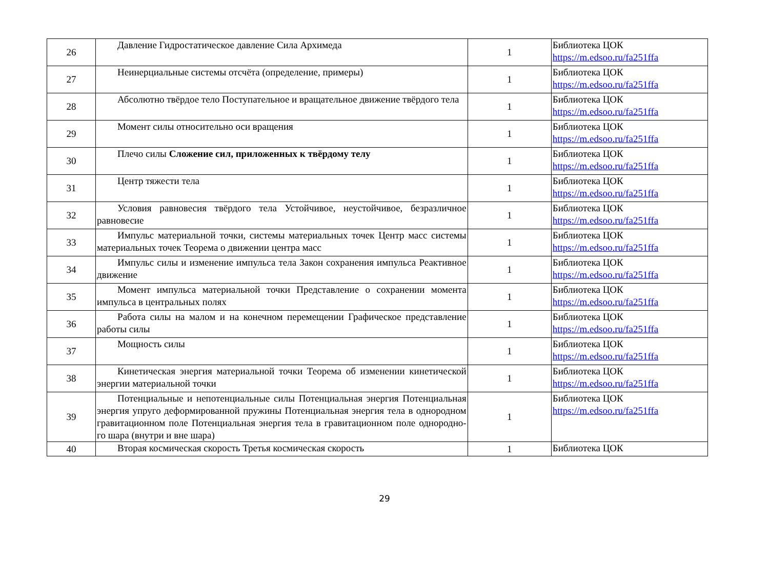| 26 | Давление Гидростатическое давление Сила Архимеда | 1 | Библиотека ЦОК https://m.edsoo.ru/fa251ffa |
| 27 | Неинерциальные системы отсчёта (определение, примеры) | 1 | Библиотека ЦОК https://m.edsoo.ru/fa251ffa |
| 28 | Абсолютно твёрдое тело Поступательное и вращательное движение твёрдого тела | 1 | Библиотека ЦОК https://m.edsoo.ru/fa251ffa |
| 29 | Момент силы относительно оси вращения | 1 | Библиотека ЦОК https://m.edsoo.ru/fa251ffa |
| 30 | Плечо силы Сложение сил, приложенных к твёрдому телу | 1 | Библиотека ЦОК https://m.edsoo.ru/fa251ffa |
| 31 | Центр тяжести тела | 1 | Библиотека ЦОК https://m.edsoo.ru/fa251ffa |
| 32 | Условия равновесия твёрдого тела Устойчивое, неустойчивое, безразличное равновесие | 1 | Библиотека ЦОК https://m.edsoo.ru/fa251ffa |
| 33 | Импульс материальной точки, системы материальных точек Центр масс системы материальных точек Теорема о движении центра масс | 1 | Библиотека ЦОК https://m.edsoo.ru/fa251ffa |
| 34 | Импульс силы и изменение импульса тела Закон сохранения импульса Реактивное движение | 1 | Библиотека ЦОК https://m.edsoo.ru/fa251ffa |
| 35 | Момент импульса материальной точки Представление о сохранении момента импульса в центральных полях | 1 | Библиотека ЦОК https://m.edsoo.ru/fa251ffa |
| 36 | Работа силы на малом и на конечном перемещении Графическое представление работы силы | 1 | Библиотека ЦОК https://m.edsoo.ru/fa251ffa |
| 37 | Мощность силы | 1 | Библиотека ЦОК https://m.edsoo.ru/fa251ffa |
| 38 | Кинетическая энергия материальной точки Теорема об изменении кинетической энергии материальной точки | 1 | Библиотека ЦОК https://m.edsoo.ru/fa251ffa |
| 39 | Потенциальные и непотенциальные силы Потенциальная энергия Потенциальная энергия упруго деформированной пружины Потенциальная энергия тела в однородном гравитационном поле Потенциальная энергия тела в гравитационном поле однородно- го шара (внутри и вне шара) | 1 | Библиотека ЦОК https://m.edsoo.ru/fa251ffa |
| 40 | Вторая космическая скорость Третья космическая скорость | 1 | Библиотека ЦОК |
29